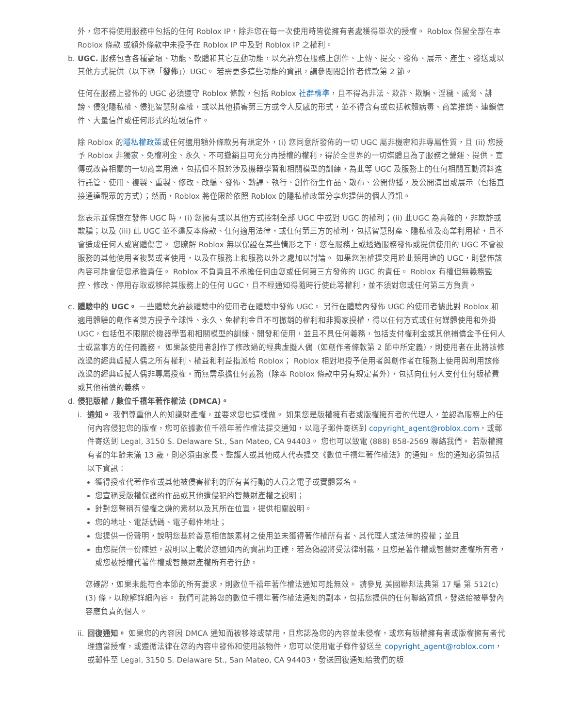外，您不得使用服務中包括的任何 Roblox IP，除非您在每一次使用時皆從擁有者處獲得單次的授權。 Roblox 保留全部在本 Roblox 條款 或額外條款中未授予在 Roblox IP 中及對 Roblox IP 之權利。
b. UGC. 服務包含各種論壇、功能、軟體和其它互動功能，以允許您在服務上創作、上傳、提交、發佈、展示、產生、發送或以其他方式提供（以下稱「發佈」）UGC。 若需更多這些功能的資訊，請參閱閱創作者條款第 2 節。
任何在服務上發佈的 UGC 必須遵守 Roblox 條款，包括 Roblox 社群標準，且不得為非法、欺詐、欺騙、淫穢、威脅、誹謗、侵犯隱私權、侵犯智慧財產權，或以其他損害第三方或令人反感的形式，並不得含有或包括軟體病毒、商業推銷、連鎖信件、大量信件或任何形式的垃圾信件。
除 Roblox 的隱私權政策或任何適用額外條款另有規定外，(i) 您同意所發佈的一切 UGC 屬非機密和非專屬性質，且 (ii) 您授予 Roblox 非獨家、免權利金、永久、不可撤銷且可充分再授權的權利，得於全世界的一切媒體且為了服務之營運、提供、宣傳或改善相關的一切商業用途，包括但不限於涉及機器學習和相關模型的訓練，為此等 UGC 及服務上的任何相關互動資料進行託管、使用、複製、重製、修改、改編、發佈、轉譯、執行、創作衍生作品、散布、公開傳播，及公開演出或展示（包括直接通達觀眾的方式）；然而，Roblox 將僅限於依照 Roblox 的隱私權政策分享您提供的個人資訊。
您表示並保證在發佈 UGC 時，(i) 您擁有或以其他方式控制全部 UGC 中或對 UGC 的權利；(ii) 此UGC 為真確的，非欺詐或欺騙；以及 (iii) 此 UGC 並不違反本條款、任何適用法律，或任何第三方的權利，包括智慧財產、隱私權及商業利用權，且不會造成任何人或實體傷害。 您瞭解 Roblox 無以保證在某些情形之下，您在服務上或透過服務發佈或提供使用的 UGC 不會被服務的其他使用者複製或者使用，以及在服務上和服務以外之處加以討論。 如果您無權提交用於此類用途的 UGC，則發佈該內容可能會使您承擔責任。 Roblox 不負責且不承擔任何由您或任何第三方發佈的 UGC 的責任。 Roblox 有權但無義務監控、修改、停用存取或移除其服務上的任何 UGC，且不經通知得隨時行使此等權利，並不須對您或任何第三方負責。
c. 體驗中的 UGC。 一些體驗允許該體驗中的使用者在體驗中發佈 UGC。 另行在體驗內發佈 UGC 的使用者據此對 Roblox 和適用體驗的創作者雙方授予全球性、永久、免權利金且不可撤銷的權利和非獨家授權，得以任何方式或任何媒體使用和外掛 UGC，包括但不限關於機器學習和相關模型的訓練、開發和使用，並且不具任何義務，包括支付權利金或其他補償金予任何人士或當事方的任何義務。 如果該使用者創作了修改過的經典虛擬人偶（如創作者條款第 2 節中所定義），則使用者在此將該修改過的經典虛擬人偶之所有權利、權益和利益指派給 Roblox； Roblox 相對地授予使用者與創作者在服務上使用與利用該修改過的經典虛擬人偶非專屬授權，而無需承擔任何義務（除本 Roblox 條款中另有規定者外），包括向任何人支付任何版權費或其他補償的義務。
d. 侵犯版權 / 數位千禧年著作權法 (DMCA)。
i. 通知。 我們尊重他人的知識財產權，並要求您也這樣做。 如果您是版權擁有者或版權擁有者的代理人，並認為服務上的任何內容侵犯您的版權，您可依據數位千禧年著作權法提交通知，以電子郵件寄送到 copyright_agent@roblox.com，或郵件寄送到 Legal, 3150 S. Delaware St., San Mateo, CA 94403。 您也可以致電 (888) 858-2569 聯絡我們。 若版權擁有者的年齡未滿 13 歲，則必須由家長、監護人或其他成人代表提交《數位千禧年著作權法》的通知。 您的通知必須包括以下資訊：
獲得授權代著作權或其他被侵害權利的所有者行動的人員之電子或實體簽名。
您宣稱受版權保護的作品或其他遭侵犯的智慧財產權之說明；
針對您聲稱有侵權之嫌的素材以及其所在位置，提供相關說明。
您的地址、電話號碼、電子郵件地址；
您提供一份聲明，說明您基於善意相信該素材之使用並未獲得著作權所有者、其代理人或法律的授權；並且
由您提供一份陳述，說明以上載於您通知內的資訊均正確，若為偽證將受法律制裁，且您是著作權或智慧財產權所有者，或您被授權代著作權或智慧財產權所有者行動。
您確認，如果未能符合本節的所有要求，則數位千禧年著作權法通知可能無效。 請參見 美國聯邦法典第 17 編 第 512(c)(3) 條，以瞭解詳細內容。 我們可能將您的數位千禧年著作權法通知的副本，包括您提供的任何聯絡資訊，發送給被舉發內容應負責的個人。
ii.
回復通知。 如果您的內容因 DMCA 通知而被移除或禁用，且您認為您的內容並未侵權，或您有版權擁有者或版權擁有者代理適當授權，或遵循法律在您的內容中發佈和使用該物件，您可以使用電子郵件發送至 copyright_agent@roblox.com，或郵件至 Legal, 3150 S. Delaware St., San Mateo, CA 94403，發送回復通知給我們的版